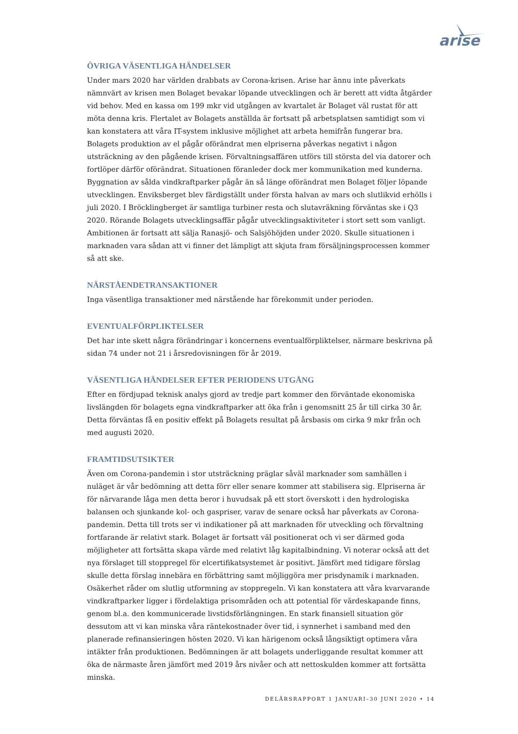arise
ÖVRIGA VÄSENTLIGA HÄNDELSER
Under mars 2020 har världen drabbats av Corona-krisen. Arise har ännu inte påverkats nämnvärt av krisen men Bolaget bevakar löpande utvecklingen och är berett att vidta åtgärder vid behov. Med en kassa om 199 mkr vid utgången av kvartalet är Bolaget väl rustat för att möta denna kris. Flertalet av Bolagets anställda är fortsatt på arbetsplatsen samtidigt som vi kan konstatera att våra IT-system inklusive möjlighet att arbeta hemifrån fungerar bra. Bolagets produktion av el pågår oförändrat men elpriserna påverkas negativt i någon utsträckning av den pågående krisen. Förvaltningsaffären utförs till största del via datorer och fortlöper därför oförändrat. Situationen föranleder dock mer kommunikation med kunderna. Byggnation av sålda vindkraftparker pågår än så länge oförändrat men Bolaget följer löpande utvecklingen. Enviksberget blev färdigställt under första halvan av mars och slutlikvid erhölls i juli 2020. I Bröcklingberget är samtliga turbiner resta och slutavräkning förväntas ske i Q3 2020. Rörande Bolagets utvecklingsaffär pågår utvecklingsaktiviteter i stort sett som vanligt. Ambitionen är fortsatt att sälja Ranasjö- och Salsjöhöjden under 2020. Skulle situationen i marknaden vara sådan att vi finner det lämpligt att skjuta fram försäljningsprocessen kommer så att ske.
NÄRSTÅENDETRANSAKTIONER
Inga väsentliga transaktioner med närstående har förekommit under perioden.
EVENTUALFÖRPLIKTELSER
Det har inte skett några förändringar i koncernens eventualförpliktelser, närmare beskrivna på sidan 74 under not 21 i årsredovisningen för år 2019.
VÄSENTLIGA HÄNDELSER EFTER PERIODENS UTGÅNG
Efter en fördjupad teknisk analys gjord av tredje part kommer den förväntade ekonomiska livslängden för bolagets egna vindkraftparker att öka från i genomsnitt 25 år till cirka 30 år. Detta förväntas få en positiv effekt på Bolagets resultat på årsbasis om cirka 9 mkr från och med augusti 2020.
FRAMTIDSUTSIKTER
Även om Corona-pandemin i stor utsträckning präglar såväl marknader som samhällen i nuläget är vår bedömning att detta förr eller senare kommer att stabilisera sig. Elpriserna är för närvarande låga men detta beror i huvudsak på ett stort överskott i den hydrologiska balansen och sjunkande kol- och gaspriser, varav de senare också har påverkats av Corona-pandemin. Detta till trots ser vi indikationer på att marknaden för utveckling och förvaltning fortfarande är relativt stark. Bolaget är fortsatt väl positionerat och vi ser därmed goda möjligheter att fortsätta skapa värde med relativt låg kapitalbindning. Vi noterar också att det nya förslaget till stoppregel för elcertifikatsystemet är positivt. Jämfört med tidigare förslag skulle detta förslag innebära en förbättring samt möjliggöra mer prisdynamik i marknaden. Osäkerhet råder om slutlig utformning av stoppregeln. Vi kan konstatera att våra kvarvarande vindkraftparker ligger i fördelaktiga prisområden och att potential för värdeskapande finns, genom bl.a. den kommunicerade livstidsförlängningen. En stark finansiell situation gör dessutom att vi kan minska våra räntekostnader över tid, i synnerhet i samband med den planerade refinansieringen hösten 2020. Vi kan härigenom också långsiktigt optimera våra intäkter från produktionen. Bedömningen är att bolagets underliggande resultat kommer att öka de närmaste åren jämfört med 2019 års nivåer och att nettoskulden kommer att fortsätta minska.
DELÅRSRAPPORT 1 JANUARI–30 JUNI 2020 • 14